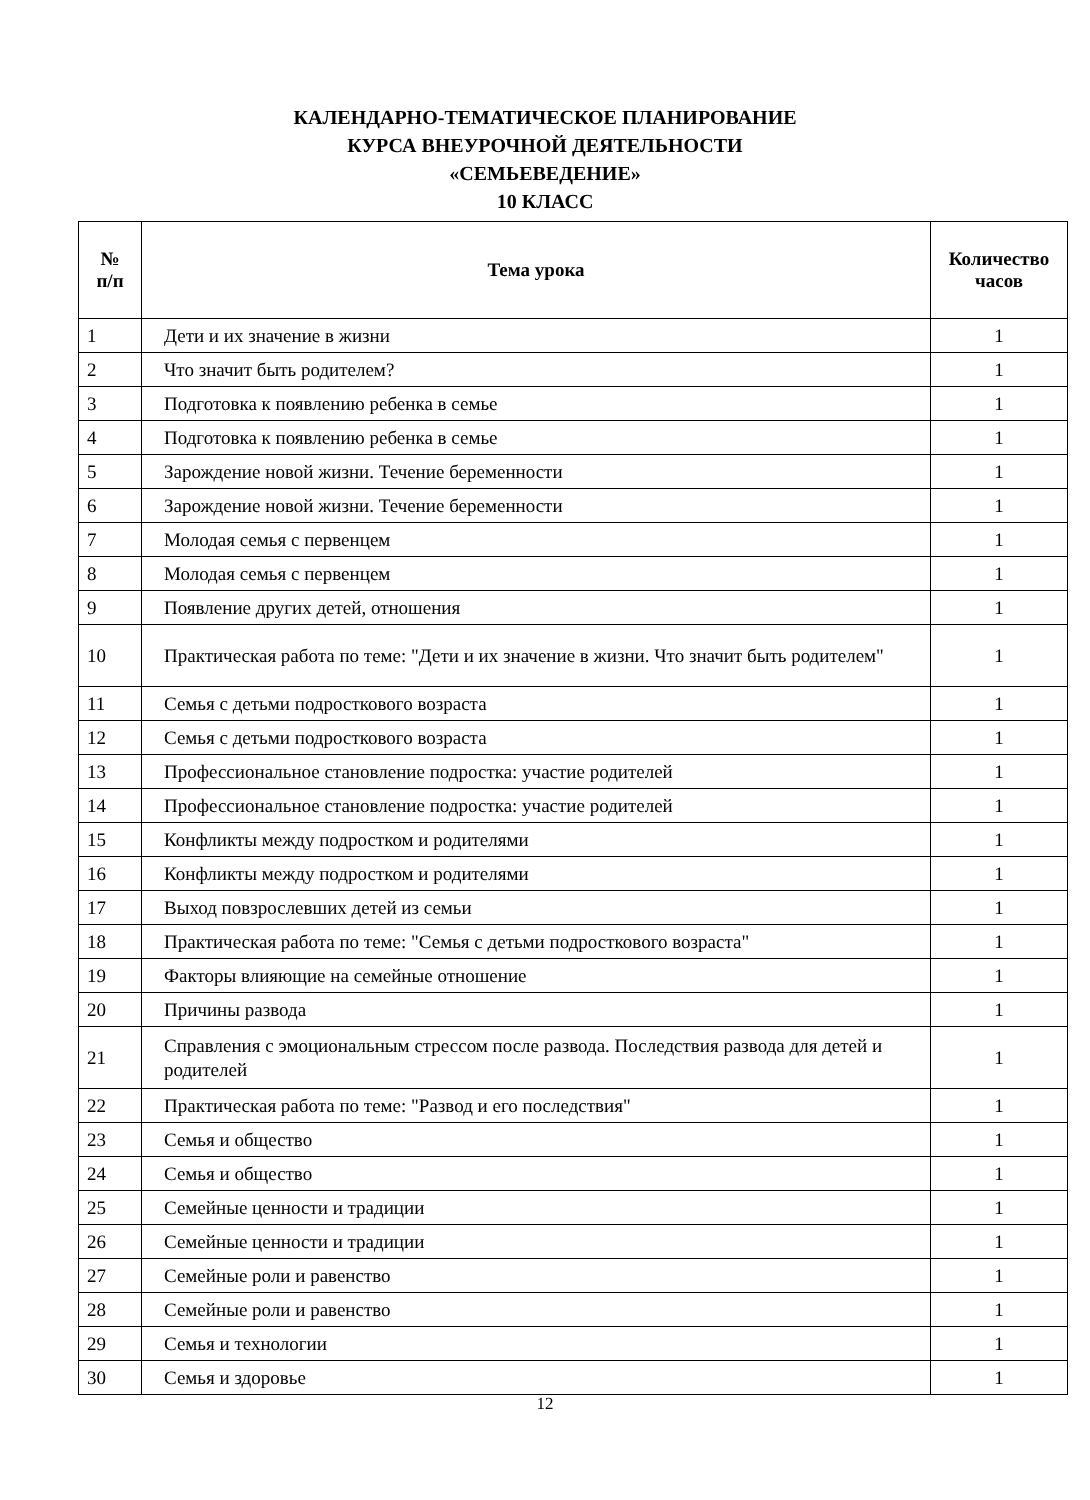КАЛЕНДАРНО-ТЕМАТИЧЕСКОЕ ПЛАНИРОВАНИЕ
КУРСА ВНЕУРОЧНОЙ ДЕЯТЕЛЬНОСТИ
«СЕМЬЕВЕДЕНИЕ»
10 КЛАСС
| № п/п | Тема урока | Количество часов |
| --- | --- | --- |
| 1 | Дети и их значение в жизни | 1 |
| 2 | Что значит быть родителем? | 1 |
| 3 | Подготовка к появлению ребенка в семье | 1 |
| 4 | Подготовка к появлению ребенка в семье | 1 |
| 5 | Зарождение новой жизни. Течение беременности | 1 |
| 6 | Зарождение новой жизни. Течение беременности | 1 |
| 7 | Молодая семья с первенцем | 1 |
| 8 | Молодая семья с первенцем | 1 |
| 9 | Появление других детей, отношения | 1 |
| 10 | Практическая работа по теме: "Дети и их значение в жизни. Что значит быть родителем" | 1 |
| 11 | Семья с детьми подросткового возраста | 1 |
| 12 | Семья с детьми подросткового возраста | 1 |
| 13 | Профессиональное становление подростка: участие родителей | 1 |
| 14 | Профессиональное становление подростка: участие родителей | 1 |
| 15 | Конфликты между подростком и родителями | 1 |
| 16 | Конфликты между подростком и родителями | 1 |
| 17 | Выход повзрослевших детей из семьи | 1 |
| 18 | Практическая работа по теме: "Семья с детьми подросткового возраста" | 1 |
| 19 | Факторы влияющие на семейные отношение | 1 |
| 20 | Причины развода | 1 |
| 21 | Справления с эмоциональным стрессом после развода. Последствия развода для детей и родителей | 1 |
| 22 | Практическая работа по теме: "Развод и его последствия" | 1 |
| 23 | Семья и общество | 1 |
| 24 | Семья и общество | 1 |
| 25 | Семейные ценности и традиции | 1 |
| 26 | Семейные ценности и традиции | 1 |
| 27 | Семейные роли и равенство | 1 |
| 28 | Семейные роли и равенство | 1 |
| 29 | Семья и технологии | 1 |
| 30 | Семья и здоровье | 1 |
12